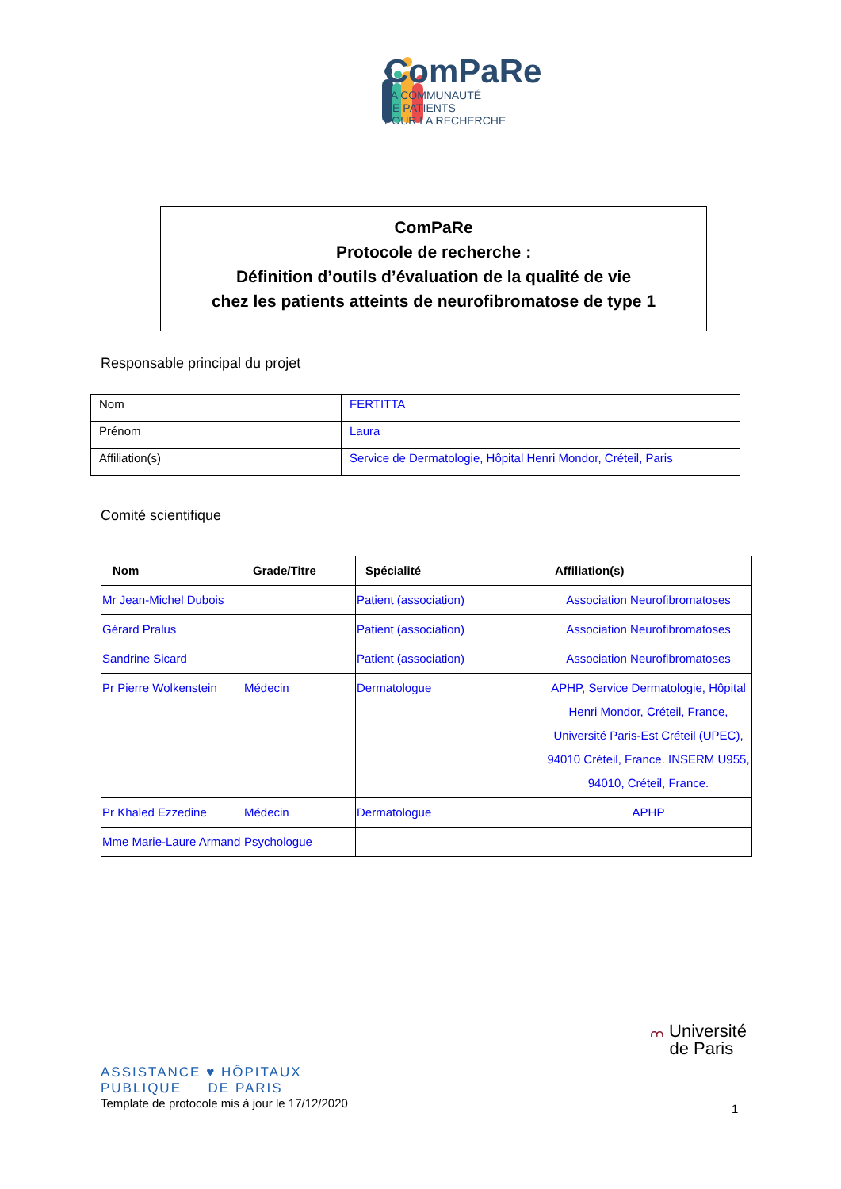ComPaRe
LA COMMUNAUTÉ
DE PATIENTS
POUR LA RECHERCHE
ComPaRe
Protocole de recherche :
Définition d’outils d’évaluation de la qualité de vie
chez les patients atteints de neurofibromatose de type 1
Responsable principal du projet
| Nom | FERTITTA |
| Prénom | Laura |
| Affiliation(s) | Service de Dermatologie, Hôpital Henri Mondor, Créteil, Paris |
Comité scientifique
| Nom | Grade/Titre | Spécialité | Affiliation(s) |
| --- | --- | --- | --- |
| Mr Jean-Michel Dubois | | Patient (association) | Association Neurofibromatoses |
| Gérard Pralus | | Patient (association) | Association Neurofibromatoses |
| Sandrine Sicard | | Patient (association) | Association Neurofibromatoses |
| Pr Pierre Wolkenstein | Médecin | Dermatologue | APHP, Service Dermatologie, Hôpital Henri Mondor, Créteil, France, Université Paris-Est Créteil (UPEC), 94010 Créteil, France. INSERM U955, 94010, Créteil, France. |
| Pr Khaled Ezzedine | Médecin | Dermatologue | APHP |
| Mme Marie-Laure Armand | Psychologue | | |
ASSISTANCE ♥ HÔPITAUX
PUBLIQUE DE PARIS
Template de protocole mis à jour le 17/12/2020
⩋ Université
de Paris
1